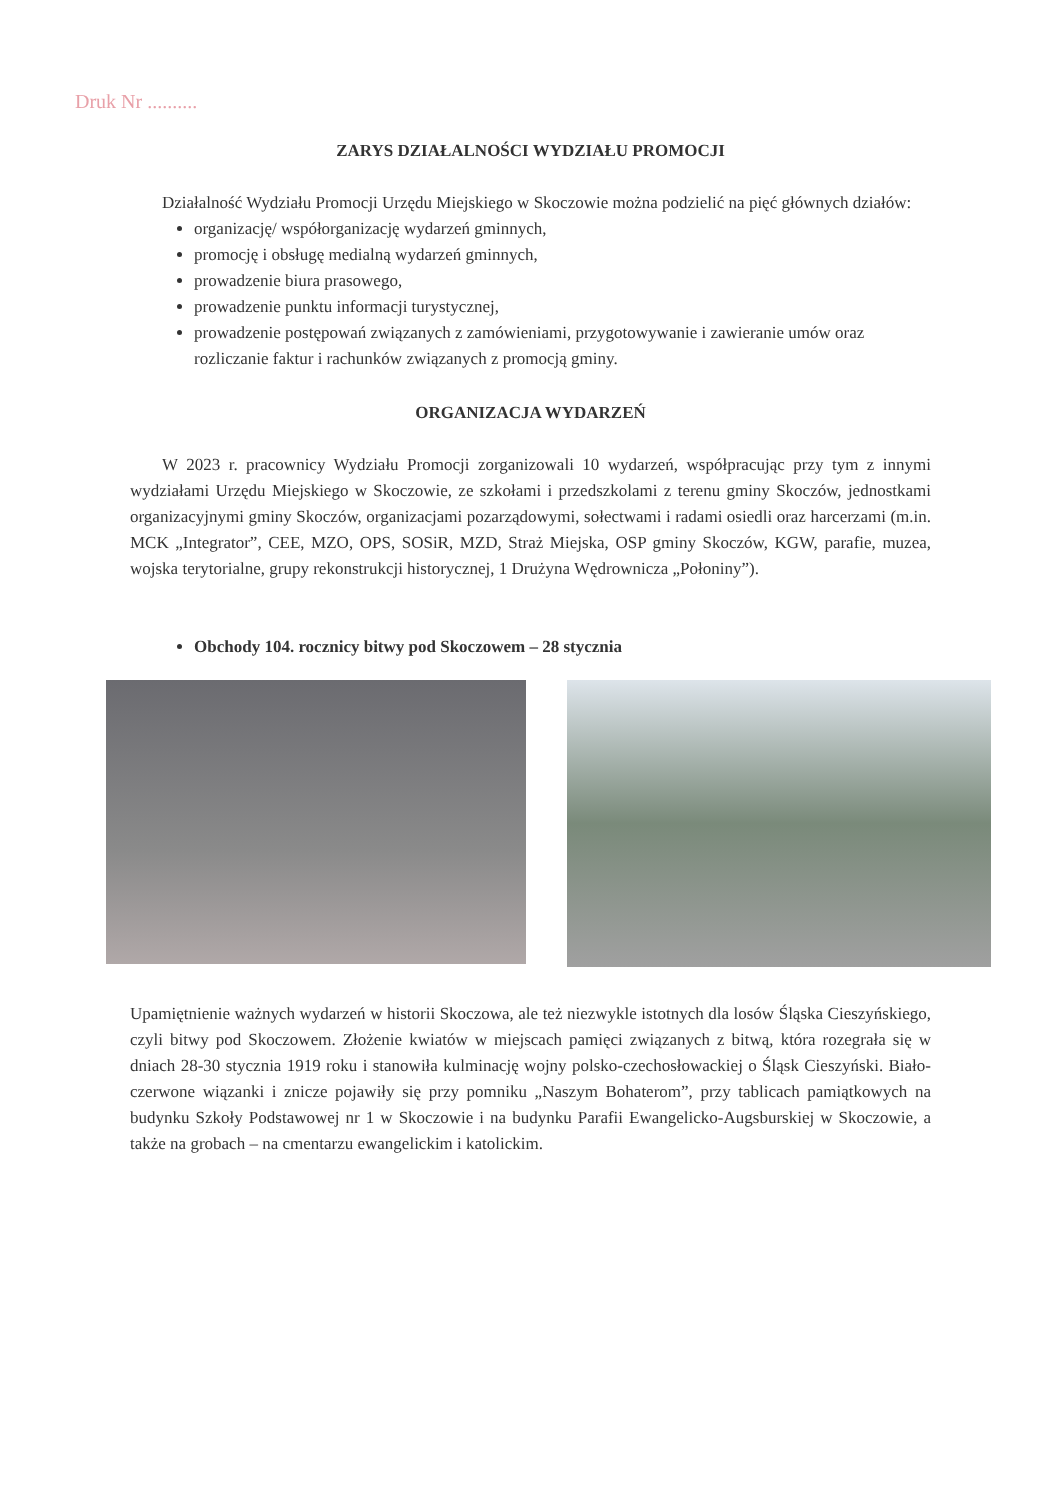Druk Nr ..........
ZARYS DZIAŁALNOŚCI WYDZIAŁU PROMOCJI
Działalność Wydziału Promocji Urzędu Miejskiego w Skoczowie można podzielić na pięć głównych działów:
organizację/ współorganizację wydarzeń gminnych,
promocję i obsługę medialną wydarzeń gminnych,
prowadzenie biura prasowego,
prowadzenie punktu informacji turystycznej,
prowadzenie postępowań związanych z zamówieniami, przygotowywanie i zawieranie umów oraz rozliczanie faktur i rachunków związanych z promocją gminy.
ORGANIZACJA WYDARZEŃ
W 2023 r. pracownicy Wydziału Promocji zorganizowali 10 wydarzeń, współpracując przy tym z innymi wydziałami Urzędu Miejskiego w Skoczowie, ze szkołami i przedszkolami z terenu gminy Skoczów, jednostkami organizacyjnymi gminy Skoczów, organizacjami pozarządowymi, sołectwami i radami osiedli oraz harcerzami (m.in. MCK „Integrator”, CEE, MZO, OPS, SOSiR, MZD, Straż Miejska, OSP gminy Skoczów, KGW, parafie, muzea, wojska terytorialne, grupy rekonstrukcji historycznej, 1 Drużyna Wędrownicza „Połoniny”).
Obchody 104. rocznicy bitwy pod Skoczowem – 28 stycznia
Upamiętnienie ważnych wydarzeń w historii Skoczowa, ale też niezwykle istotnych dla losów Śląska Cieszyńskiego, czyli bitwy pod Skoczowem. Złożenie kwiatów w miejscach pamięci związanych z bitwą, która rozegrała się w dniach 28-30 stycznia 1919 roku i stanowiła kulminację wojny polsko-czechosłowackiej o Śląsk Cieszyński. Biało-czerwone wiązanki i znicze pojawiły się przy pomniku „Naszym Bohaterom”, przy tablicach pamiątkowych na budynku Szkoły Podstawowej nr 1 w Skoczowie i na budynku Parafii Ewangelicko-Augsburskiej w Skoczowie, a także na grobach – na cmentarzu ewangelickim i katolickim.